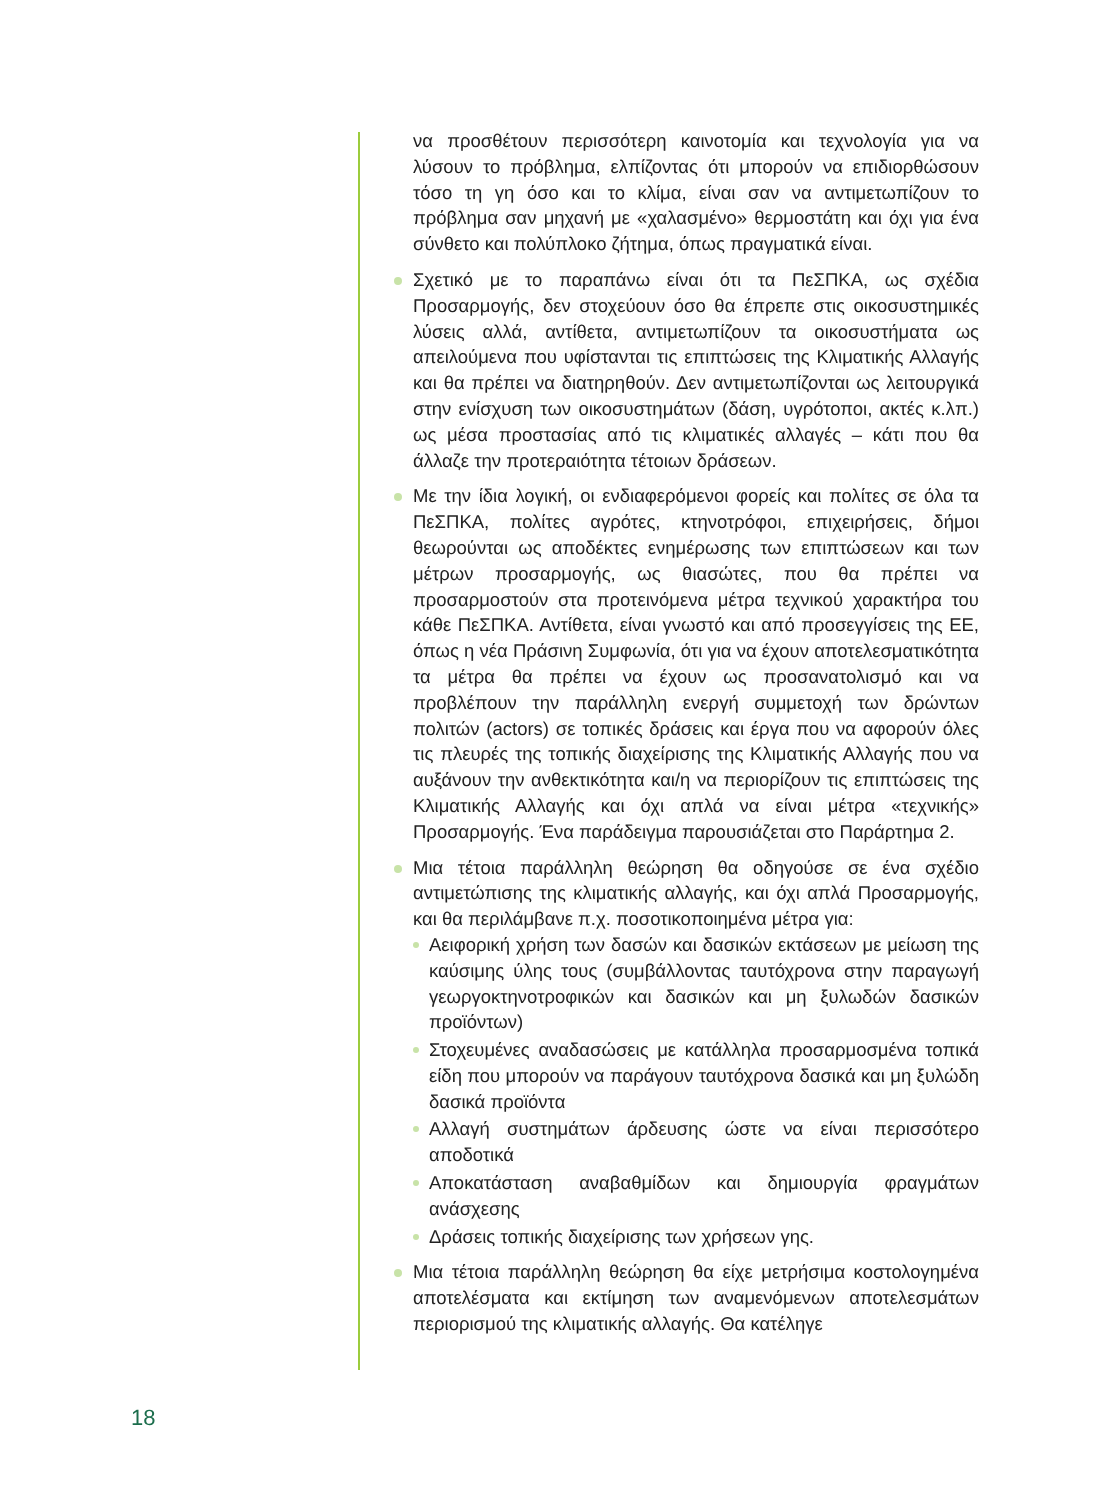να προσθέτουν περισσότερη καινοτομία και τεχνολογία για να λύσουν το πρόβλημα, ελπίζοντας ότι μπορούν να επιδιορθώσουν τόσο τη γη όσο και το κλίμα, είναι σαν να αντιμετωπίζουν το πρόβλημα σαν μηχανή με «χαλασμένο» θερμοστάτη και όχι για ένα σύνθετο και πολύπλοκο ζήτημα, όπως πραγματικά είναι.
Σχετικό με το παραπάνω είναι ότι τα ΠεΣΠΚΑ, ως σχέδια Προσαρμογής, δεν στοχεύουν όσο θα έπρεπε στις οικοσυστημικές λύσεις αλλά, αντίθετα, αντιμετωπίζουν τα οικοσυστήματα ως απειλούμενα που υφίστανται τις επιπτώσεις της Κλιματικής Αλλαγής και θα πρέπει να διατηρηθούν. Δεν αντιμετωπίζονται ως λειτουργικά στην ενίσχυση των οικοσυστημάτων (δάση, υγρότοποι, ακτές κ.λπ.) ως μέσα προστασίας από τις κλιματικές αλλαγές – κάτι που θα άλλαζε την προτεραιότητα τέτοιων δράσεων.
Με την ίδια λογική, οι ενδιαφερόμενοι φορείς και πολίτες σε όλα τα ΠεΣΠΚΑ, πολίτες αγρότες, κτηνοτρόφοι, επιχειρήσεις, δήμοι θεωρούνται ως αποδέκτες ενημέρωσης των επιπτώσεων και των μέτρων προσαρμογής, ως θιασώτες, που θα πρέπει να προσαρμοστούν στα προτεινόμενα μέτρα τεχνικού χαρακτήρα του κάθε ΠεΣΠΚΑ. Αντίθετα, είναι γνωστό και από προσεγγίσεις της ΕΕ, όπως η νέα Πράσινη Συμφωνία, ότι για να έχουν αποτελεσματικότητα τα μέτρα θα πρέπει να έχουν ως προσανατολισμό και να προβλέπουν την παράλληλη ενεργή συμμετοχή των δρώντων πολιτών (actors) σε τοπικές δράσεις και έργα που να αφορούν όλες τις πλευρές της τοπικής διαχείρισης της Κλιματικής Αλλαγής που να αυξάνουν την ανθεκτικότητα και/η να περιορίζουν τις επιπτώσεις της Κλιματικής Αλλαγής και όχι απλά να είναι μέτρα «τεχνικής» Προσαρμογής. Ένα παράδειγμα παρουσιάζεται στο Παράρτημα 2.
Μια τέτοια παράλληλη θεώρηση θα οδηγούσε σε ένα σχέδιο αντιμετώπισης της κλιματικής αλλαγής, και όχι απλά Προσαρμογής, και θα περιλάμβανε π.χ. ποσοτικοποιημένα μέτρα για:
Αειφορική χρήση των δασών και δασικών εκτάσεων με μείωση της καύσιμης ύλης τους (συμβάλλοντας ταυτόχρονα στην παραγωγή γεωργοκτηνοτροφικών και δασικών και μη ξυλωδών δασικών προϊόντων)
Στοχευμένες αναδασώσεις με κατάλληλα προσαρμοσμένα τοπικά είδη που μπορούν να παράγουν ταυτόχρονα δασικά και μη ξυλώδη δασικά προϊόντα
Αλλαγή συστημάτων άρδευσης ώστε να είναι περισσότερο αποδοτικά
Αποκατάσταση αναβαθμίδων και δημιουργία φραγμάτων ανάσχεσης
Δράσεις τοπικής διαχείρισης των χρήσεων γης.
Μια τέτοια παράλληλη θεώρηση θα είχε μετρήσιμα κοστολογημένα αποτελέσματα και εκτίμηση των αναμενόμενων αποτελεσμάτων περιορισμού της κλιματικής αλλαγής. Θα κατέληγε
18